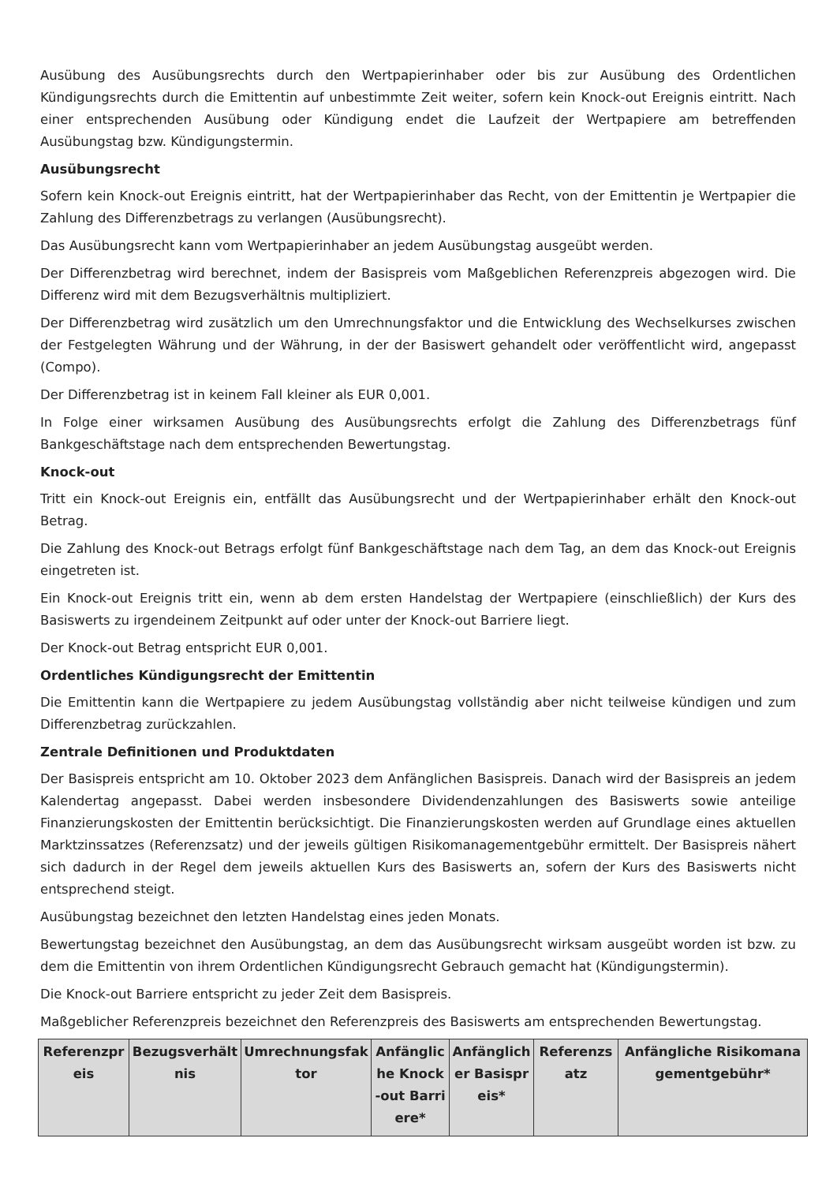Ausübung des Ausübungsrechts durch den Wertpapierinhaber oder bis zur Ausübung des Ordentlichen Kündigungsrechts durch die Emittentin auf unbestimmte Zeit weiter, sofern kein Knock-out Ereignis eintritt. Nach einer entsprechenden Ausübung oder Kündigung endet die Laufzeit der Wertpapiere am betreffenden Ausübungstag bzw. Kündigungstermin.
Ausübungsrecht
Sofern kein Knock-out Ereignis eintritt, hat der Wertpapierinhaber das Recht, von der Emittentin je Wertpapier die Zahlung des Differenzbetrags zu verlangen (Ausübungsrecht).
Das Ausübungsrecht kann vom Wertpapierinhaber an jedem Ausübungstag ausgeübt werden.
Der Differenzbetrag wird berechnet, indem der Basispreis vom Maßgeblichen Referenzpreis abgezogen wird. Die Differenz wird mit dem Bezugsverhältnis multipliziert.
Der Differenzbetrag wird zusätzlich um den Umrechnungsfaktor und die Entwicklung des Wechselkurses zwischen der Festgelegten Währung und der Währung, in der der Basiswert gehandelt oder veröffentlicht wird, angepasst (Compo).
Der Differenzbetrag ist in keinem Fall kleiner als EUR 0,001.
In Folge einer wirksamen Ausübung des Ausübungsrechts erfolgt die Zahlung des Differenzbetrags fünf Bankgeschäftstage nach dem entsprechenden Bewertungstag.
Knock-out
Tritt ein Knock-out Ereignis ein, entfällt das Ausübungsrecht und der Wertpapierinhaber erhält den Knock-out Betrag.
Die Zahlung des Knock-out Betrags erfolgt fünf Bankgeschäftstage nach dem Tag, an dem das Knock-out Ereignis eingetreten ist.
Ein Knock-out Ereignis tritt ein, wenn ab dem ersten Handelstag der Wertpapiere (einschließlich) der Kurs des Basiswerts zu irgendeinem Zeitpunkt auf oder unter der Knock-out Barriere liegt.
Der Knock-out Betrag entspricht EUR 0,001.
Ordentliches Kündigungsrecht der Emittentin
Die Emittentin kann die Wertpapiere zu jedem Ausübungstag vollständig aber nicht teilweise kündigen und zum Differenzbetrag zurückzahlen.
Zentrale Definitionen und Produktdaten
Der Basispreis entspricht am 10. Oktober 2023 dem Anfänglichen Basispreis. Danach wird der Basispreis an jedem Kalendertag angepasst. Dabei werden insbesondere Dividendenzahlungen des Basiswerts sowie anteilige Finanzierungskosten der Emittentin berücksichtigt. Die Finanzierungskosten werden auf Grundlage eines aktuellen Marktzinssatzes (Referenzsatz) und der jeweils gültigen Risikomanagementgebühr ermittelt. Der Basispreis nähert sich dadurch in der Regel dem jeweils aktuellen Kurs des Basiswerts an, sofern der Kurs des Basiswerts nicht entsprechend steigt.
Ausübungstag bezeichnet den letzten Handelstag eines jeden Monats.
Bewertungstag bezeichnet den Ausübungstag, an dem das Ausübungsrecht wirksam ausgeübt worden ist bzw. zu dem die Emittentin von ihrem Ordentlichen Kündigungsrecht Gebrauch gemacht hat (Kündigungstermin).
Die Knock-out Barriere entspricht zu jeder Zeit dem Basispreis.
Maßgeblicher Referenzpreis bezeichnet den Referenzpreis des Basiswerts am entsprechenden Bewertungstag.
| Referenzpreis | Bezugsverhältnis | Umrechnungsfaktor | Anfängliche Knock-out Barriere* | Anfänglicher Basispreis* | Referenzsatz | Anfängliche Risikomanagementgebühr* |
| --- | --- | --- | --- | --- | --- | --- |